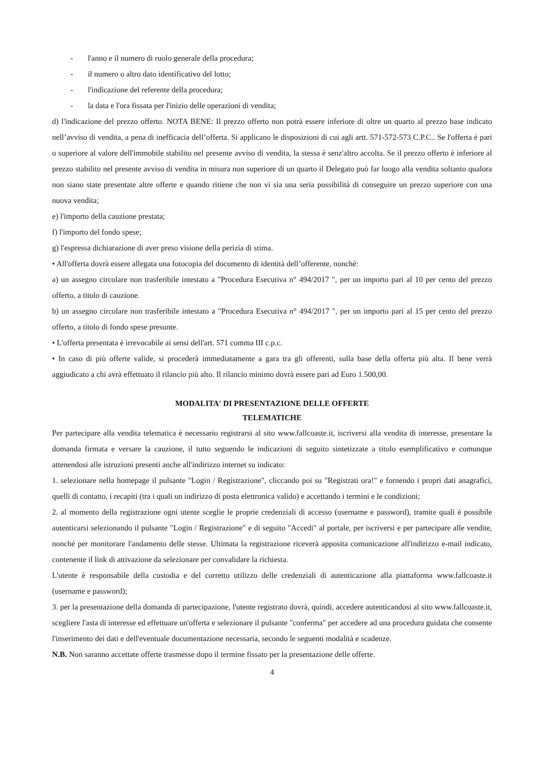- l'anno e il numero di ruolo generale della procedura;
- il numero o altro dato identificativo del lotto;
- l'indicazione del referente della procedura;
- la data e l'ora fissata per l'inizio delle operazioni di vendita;
d) l'indicazione del prezzo offerto. NOTA BENE: Il prezzo offerto non potrà essere inferiore di oltre un quarto al prezzo base indicato nell’avviso di vendita, a pena di inefficacia dell’offerta. Si applicano le disposizioni di cui agli artt. 571-572-573 C.P.C.. Se l'offerta è pari o superiore al valore dell'immobile stabilito nel presente avviso di vendita, la stessa è senz'altro accolta. Se il prezzo offerto è inferiore al prezzo stabilito nel presente avviso di vendita in misura non superiore di un quarto il Delegato può far luogo alla vendita soltanto qualora non siano state presentate altre offerte e quando ritiene che non vi sia una seria possibilità di conseguire un prezzo superiore con una nuova vendita;
e) l'importo della cauzione prestata;
f) l'importo del fondo spese;
g) l'espressa dichiarazione di aver preso visione della perizia di stima.
• All'offerta dovrà essere allegata una fotocopia del documento di identità dell’offerente, nonché:
a) un assegno circolare non trasferibile intestato a "Procedura Esecutiva n° 494/2017 ", per un importo pari al 10 per cento del prezzo offerto, a titolo di cauzione.
b) un assegno circolare non trasferibile intestato a "Procedura Esecutiva n° 494/2017 ", per un importo pari al 15 per cento del prezzo offerto, a titolo di fondo spese presunte.
• L'offerta presentata è irrevocabile ai sensi dell'art. 571 comma III c.p.c.
• In caso di più offerte valide, si procederà immediatamente a gara tra gli offerenti, sulla base della offerta più alta. Il bene verrà aggiudicato a chi avrà effettuato il rilancio più alto. Il rilancio minimo dovrà essere pari ad Euro 1.500,00.
MODALITA' DI PRESENTAZIONE DELLE OFFERTE
TELEMATICHE
Per partecipare alla vendita telematica è necessario registrarsi al sito www.fallcoaste.it, iscriversi alla vendita di interesse, presentare la domanda firmata e versare la cauzione, il tutto seguendo le indicazioni di seguito sintetizzate a titolo esemplificativo e comunque attenendosi alle istruzioni presenti anche all'indirizzo internet su indicato:
1. selezionare nella homepage il pulsante "Login / Registrazione", cliccando poi su "Registrati ora!" e fornendo i propri dati anagrafici, quelli di contatto, i recapiti (tra i quali un indirizzo di posta elettronica valido) e accettando i termini e le condizioni;
2. al momento della registrazione ogni utente sceglie le proprie credenziali di accesso (username e password), tramite quali è possibile autenticarsi selezionando il pulsante "Login / Registrazione" e di seguito "Accedi" al portale, per iscriversi e per partecipare alle vendite, nonché per monitorare l'andamento delle stesse. Ultimata la registrazione riceverà apposita comunicazione all'indirizzo e-mail indicato, contenente il link di attivazione da selezionare per convalidare la richiesta.
L'utente è responsabile della custodia e del corretto utilizzo delle credenziali di autenticazione alla piattaforma www.fallcoaste.it (username e password);
3. per la presentazione della domanda di partecipazione, l'utente registrato dovrà, quindi, accedere autenticandosi al sito www.fallcoaste.it, scegliere l'asta di interesse ed effettuare un'offerta e selezionare il pulsante "conferma" per accedere ad una procedura guidata che consente l'inserimento dei dati e dell'eventuale documentazione necessaria, secondo le seguenti modalità e scadenze.
N.B. Non saranno accettate offerte trasmesse dopo il termine fissato per la presentazione delle offerte.
4